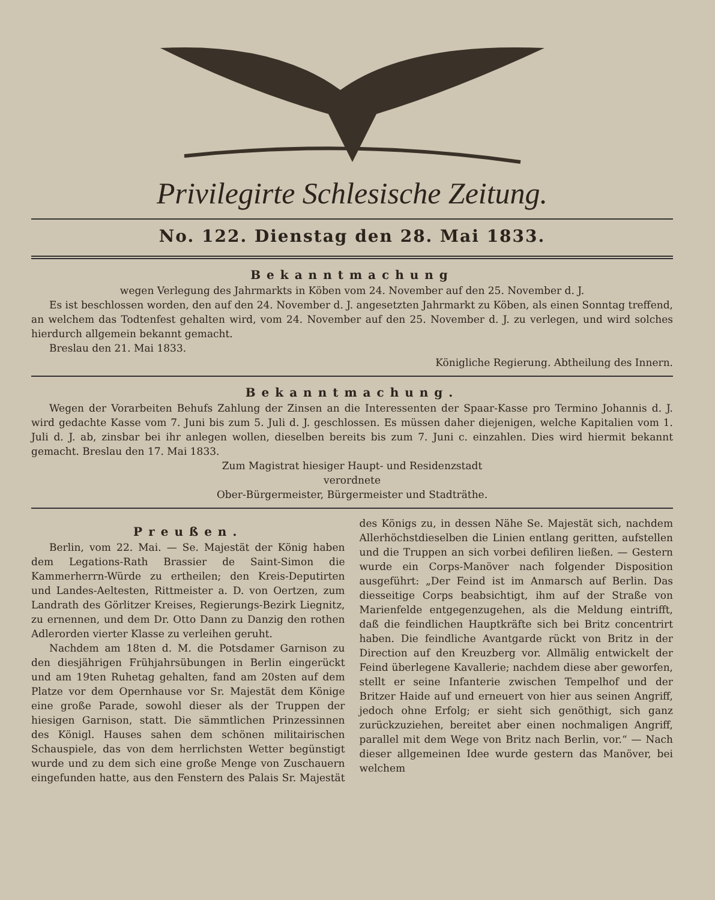Privilegirte Schlesische Zeitung.
No. 122. Dienstag den 28. Mai 1833.
Bekanntmachung
wegen Verlegung des Jahrmarkts in Köben vom 24. November auf den 25. November d. J.
Es ist beschlossen worden, den auf den 24. November d. J. angesetzten Jahrmarkt zu Köben, als einen Sonntag treffend, an welchem das Todtenfest gehalten wird, vom 24. November auf den 25. November d. J. zu verlegen, und wird solches hierdurch allgemein bekannt gemacht.
Breslau den 21. Mai 1833.
Königliche Regierung. Abtheilung des Innern.
Bekanntmachung.
Wegen der Vorarbeiten Behufs Zahlung der Zinsen an die Interessenten der Spaar-Kasse pro Termino Johannis d. J. wird gedachte Kasse vom 7. Juni bis zum 5. Juli d. J. geschlossen. Es müssen daher diejenigen, welche Kapitalien vom 1. Juli d. J. ab, zinsbar bei ihr anlegen wollen, dieselben bereits bis zum 7. Juni c. einzahlen. Dies wird hiermit bekannt gemacht. Breslau den 17. Mai 1833.
Zum Magistrat hiesiger Haupt- und Residenzstadt
verordnete
Ober-Bürgermeister, Bürgermeister und Stadträthe.
Preußen.
Berlin, vom 22. Mai. — Se. Majestät der König haben dem Legations-Rath Brassier de Saint-Simon die Kammerherrn-Würde zu ertheilen; den Kreis-Deputirten und Landes-Aeltesten, Rittmeister a. D. von Oertzen, zum Landrath des Görlitzer Kreises, Regierungs-Bezirk Liegnitz, zu ernennen, und dem Dr. Otto Dann zu Danzig den rothen Adlerorden vierter Klasse zu verleihen geruht.
Nachdem am 18ten d. M. die Potsdamer Garnison zu den diesjährigen Frühjahrsübungen in Berlin eingerückt und am 19ten Ruhetag gehalten, fand am 20sten auf dem Platze vor dem Opernhause vor Sr. Majestät dem Könige eine große Parade, sowohl dieser als der Truppen der hiesigen Garnison, statt. Die sämmtlichen Prinzessinnen des Königl. Hauses sahen dem schönen militairischen Schauspiele, das von dem herrlichsten Wetter begünstigt wurde und zu dem sich eine große Menge von Zuschauern eingefunden hatte, aus den Fenstern des Palais Sr. Majestät des Königs zu, in dessen Nähe Se. Majestät sich, nachdem Allerhöchstdieselben die Linien entlang geritten, aufstellen und die Truppen an sich vorbei defiliren ließen. — Gestern wurde ein Corps-Manöver nach folgender Disposition ausgeführt: „Der Feind ist im Anmarsch auf Berlin. Das diesseitige Corps beabsichtigt, ihm auf der Straße von Marienfelde entgegenzugehen, als die Meldung eintrifft, daß die feindlichen Hauptkräfte sich bei Britz concentrirt haben. Die feindliche Avantgarde rückt von Britz in der Direction auf den Kreuzberg vor. Allmälig entwickelt der Feind überlegene Kavallerie; nachdem diese aber geworfen, stellt er seine Infanterie zwischen Tempelhof und der Britzer Haide auf und erneuert von hier aus seinen Angriff, jedoch ohne Erfolg; er sieht sich genöthigt, sich ganz zurückzuziehen, bereitet aber einen nochmaligen Angriff, parallel mit dem Wege von Britz nach Berlin, vor.“ — Nach dieser allgemeinen Idee wurde gestern das Manöver, bei welchem